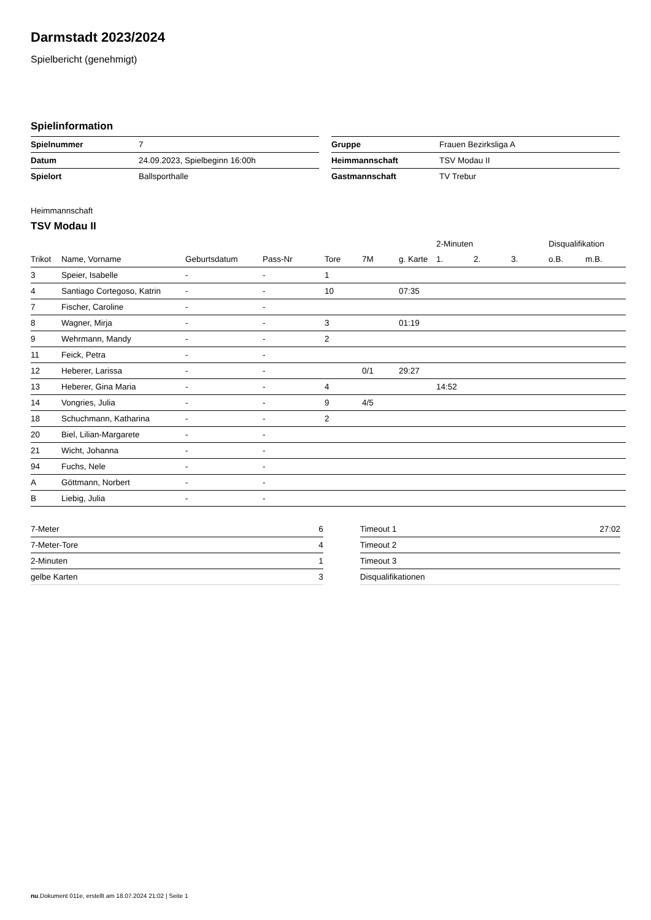Darmstadt 2023/2024
Spielbericht (genehmigt)
Spielinformation
| Spielnummer | 7 |
| Datum | 24.09.2023, Spielbeginn 16:00h |
| Spielort | Ballsporthalle |
| Gruppe | Frauen Bezirksliga A |
| Heimmannschaft | TSV Modau II |
| Gastmannschaft | TV Trebur |
Heimmannschaft
TSV Modau II
| | | | | | | | 2-Minuten | | | Disqualifikation | |
| --- | --- | --- | --- | --- | --- | --- | --- | --- | --- | --- | --- |
| Trikot | Name, Vorname | Geburtsdatum | Pass-Nr | Tore | 7M | g. Karte | 1. | 2. | 3. | o.B. | m.B. |
| 3 | Speier, Isabelle | - | - | 1 | | | | | | | |
| 4 | Santiago Cortegoso, Katrin | - | - | 10 | | 07:35 | | | | | |
| 7 | Fischer, Caroline | - | - | | | | | | | | |
| 8 | Wagner, Mirja | - | - | 3 | | 01:19 | | | | | |
| 9 | Wehrmann, Mandy | - | - | 2 | | | | | | | |
| 11 | Feick, Petra | - | - | | | | | | | | |
| 12 | Heberer, Larissa | - | - | | 0/1 | 29:27 | | | | | |
| 13 | Heberer, Gina Maria | - | - | 4 | | | 14:52 | | | | |
| 14 | Vongries, Julia | - | - | 9 | 4/5 | | | | | | |
| 18 | Schuchmann, Katharina | - | - | 2 | | | | | | | |
| 20 | Biel, Lilian-Margarete | - | - | | | | | | | | |
| 21 | Wicht, Johanna | - | - | | | | | | | | |
| 94 | Fuchs, Nele | - | - | | | | | | | | |
| A | Göttmann, Norbert | - | - | | | | | | | | |
| B | Liebig, Julia | - | - | | | | | | | | |
| 7-Meter | 6 |
| 7-Meter-Tore | 4 |
| 2-Minuten | 1 |
| gelbe Karten | 3 |
| Timeout 1 | 27:02 |
| Timeout 2 | |
| Timeout 3 | |
| Disqualifikationen | |
nu.Dokument 011e, erstellt am 18.07.2024 21:02 | Seite 1